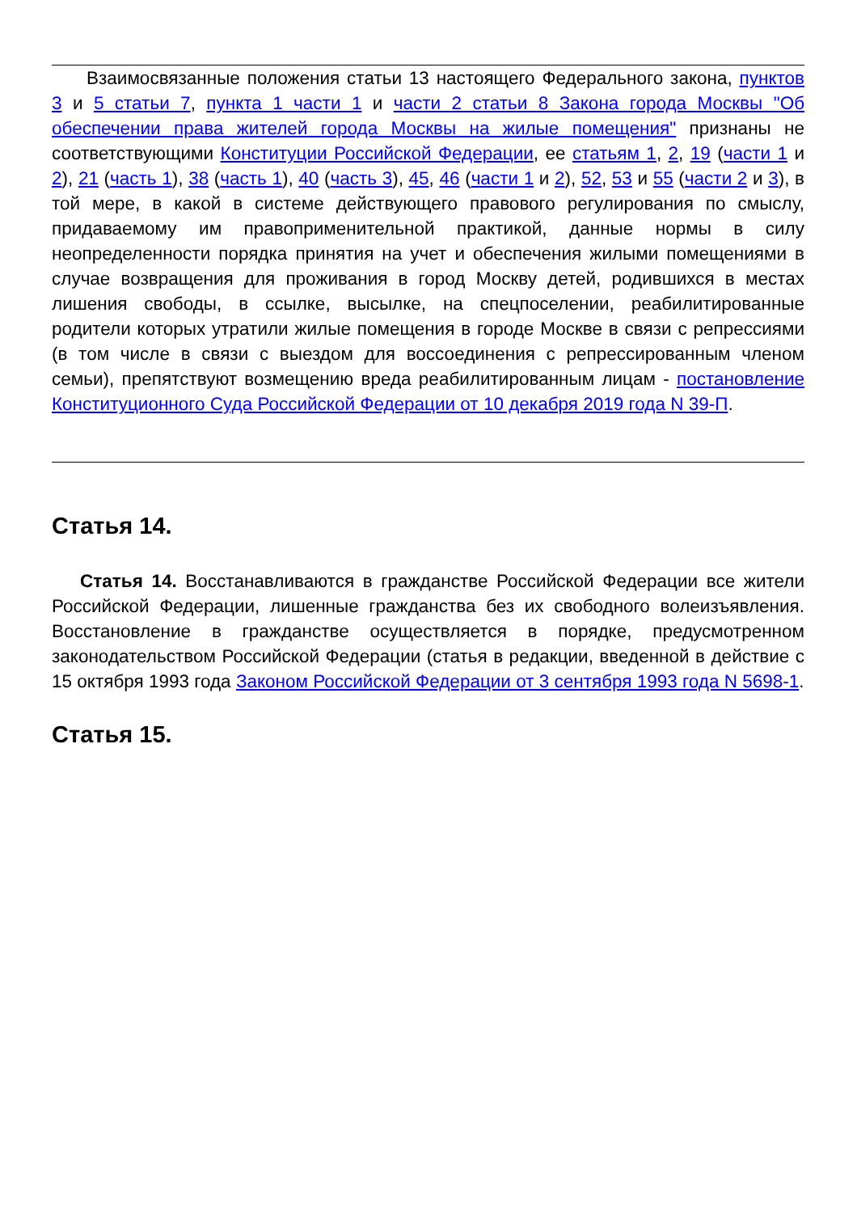Взаимосвязанные положения статьи 13 настоящего Федерального закона, пунктов 3 и 5 статьи 7, пункта 1 части 1 и части 2 статьи 8 Закона города Москвы "Об обеспечении права жителей города Москвы на жилые помещения" признаны не соответствующими Конституции Российской Федерации, ее статьям 1, 2, 19 (части 1 и 2), 21 (часть 1), 38 (часть 1), 40 (часть 3), 45, 46 (части 1 и 2), 52, 53 и 55 (части 2 и 3), в той мере, в какой в системе действующего правового регулирования по смыслу, придаваемому им правоприменительной практикой, данные нормы в силу неопределенности порядка принятия на учет и обеспечения жилыми помещениями в случае возвращения для проживания в город Москву детей, родившихся в местах лишения свободы, в ссылке, высылке, на спецпоселении, реабилитированные родители которых утратили жилые помещения в городе Москве в связи с репрессиями (в том числе в связи с выездом для воссоединения с репрессированным членом семьи), препятствуют возмещению вреда реабилитированным лицам - постановление Конституционного Суда Российской Федерации от 10 декабря 2019 года N 39-П.
Статья 14.
Статья 14. Восстанавливаются в гражданстве Российской Федерации все жители Российской Федерации, лишенные гражданства без их свободного волеизъявления. Восстановление в гражданстве осуществляется в порядке, предусмотренном законодательством Российской Федерации (статья в редакции, введенной в действие с 15 октября 1993 года Законом Российской Федерации от 3 сентября 1993 года N 5698-1.
Статья 15.